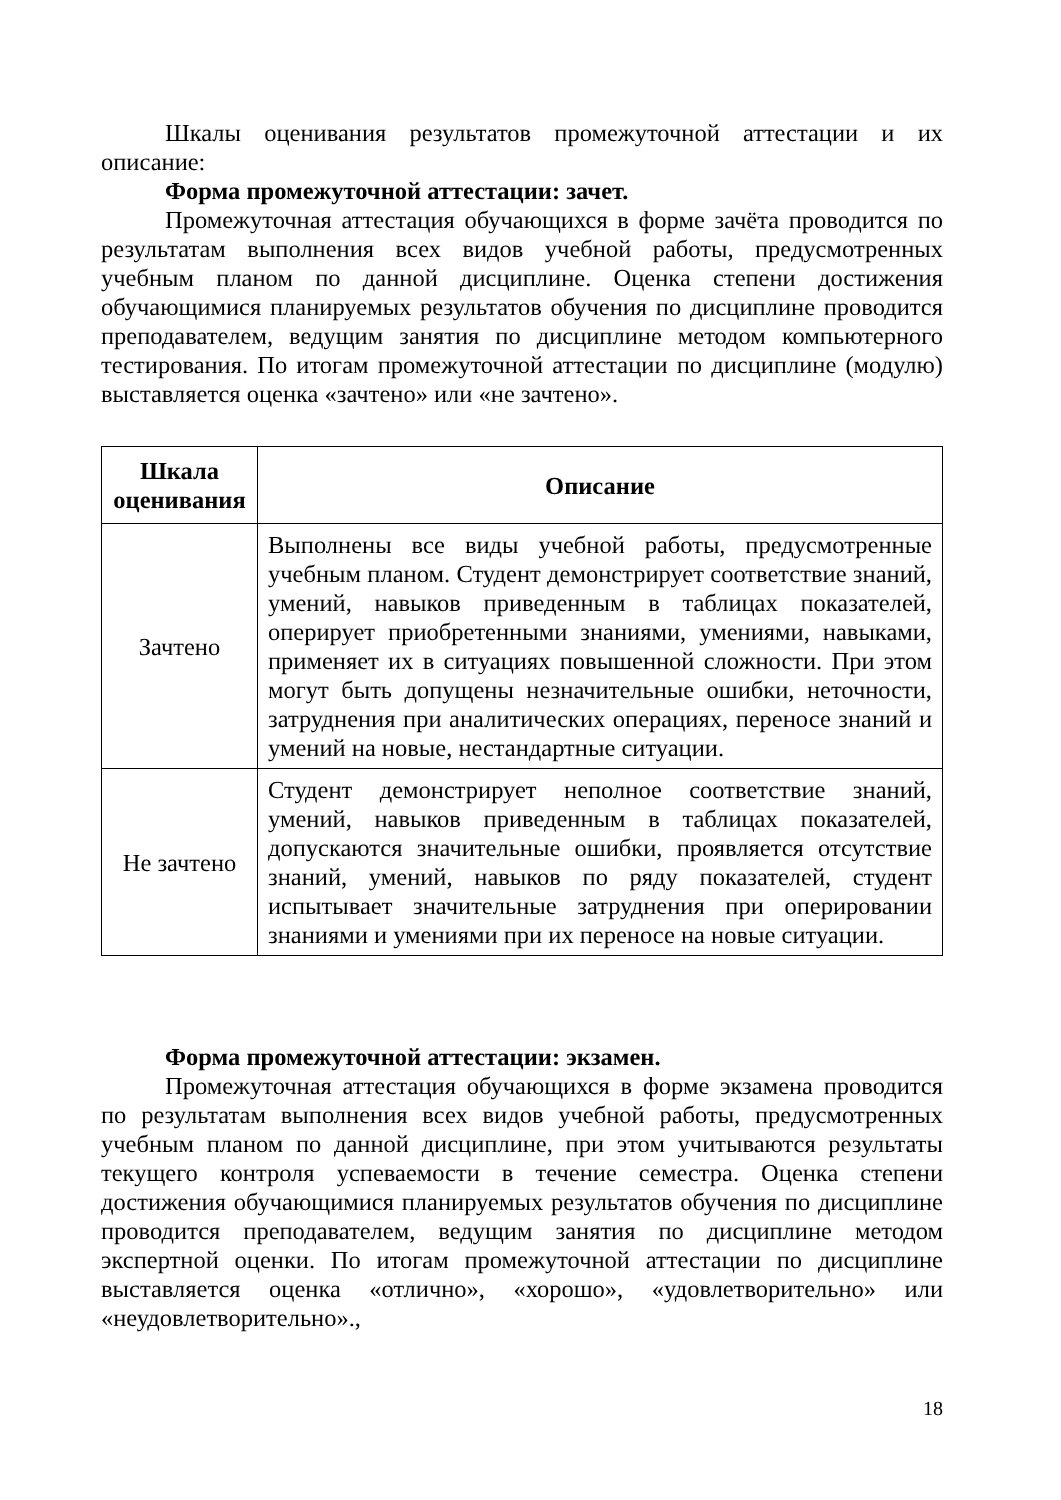Шкалы оценивания результатов промежуточной аттестации и их описание:
Форма промежуточной аттестации: зачет.
Промежуточная аттестация обучающихся в форме зачёта проводится по результатам выполнения всех видов учебной работы, предусмотренных учебным планом по данной дисциплине. Оценка степени достижения обучающимися планируемых результатов обучения по дисциплине проводится преподавателем, ведущим занятия по дисциплине методом компьютерного тестирования. По итогам промежуточной аттестации по дисциплине (модулю) выставляется оценка «зачтено» или «не зачтено».
| Шкала оценивания | Описание |
| --- | --- |
| Зачтено | Выполнены все виды учебной работы, предусмотренные учебным планом. Студент демонстрирует соответствие знаний, умений, навыков приведенным в таблицах показателей, оперирует приобретенными знаниями, умениями, навыками, применяет их в ситуациях повышенной сложности. При этом могут быть допущены незначительные ошибки, неточности, затруднения при аналитических операциях, переносе знаний и умений на новые, нестандартные ситуации. |
| Не зачтено | Студент демонстрирует неполное соответствие знаний, умений, навыков приведенным в таблицах показателей, допускаются значительные ошибки, проявляется отсутствие знаний, умений, навыков по ряду показателей, студент испытывает значительные затруднения при оперировании знаниями и умениями при их переносе на новые ситуации. |
Форма промежуточной аттестации: экзамен.
Промежуточная аттестация обучающихся в форме экзамена проводится по результатам выполнения всех видов учебной работы, предусмотренных учебным планом по данной дисциплине, при этом учитываются результаты текущего контроля успеваемости в течение семестра. Оценка степени достижения обучающимися планируемых результатов обучения по дисциплине проводится преподавателем, ведущим занятия по дисциплине методом экспертной оценки. По итогам промежуточной аттестации по дисциплине выставляется оценка «отлично», «хорошо», «удовлетворительно» или «неудовлетворительно».,
18